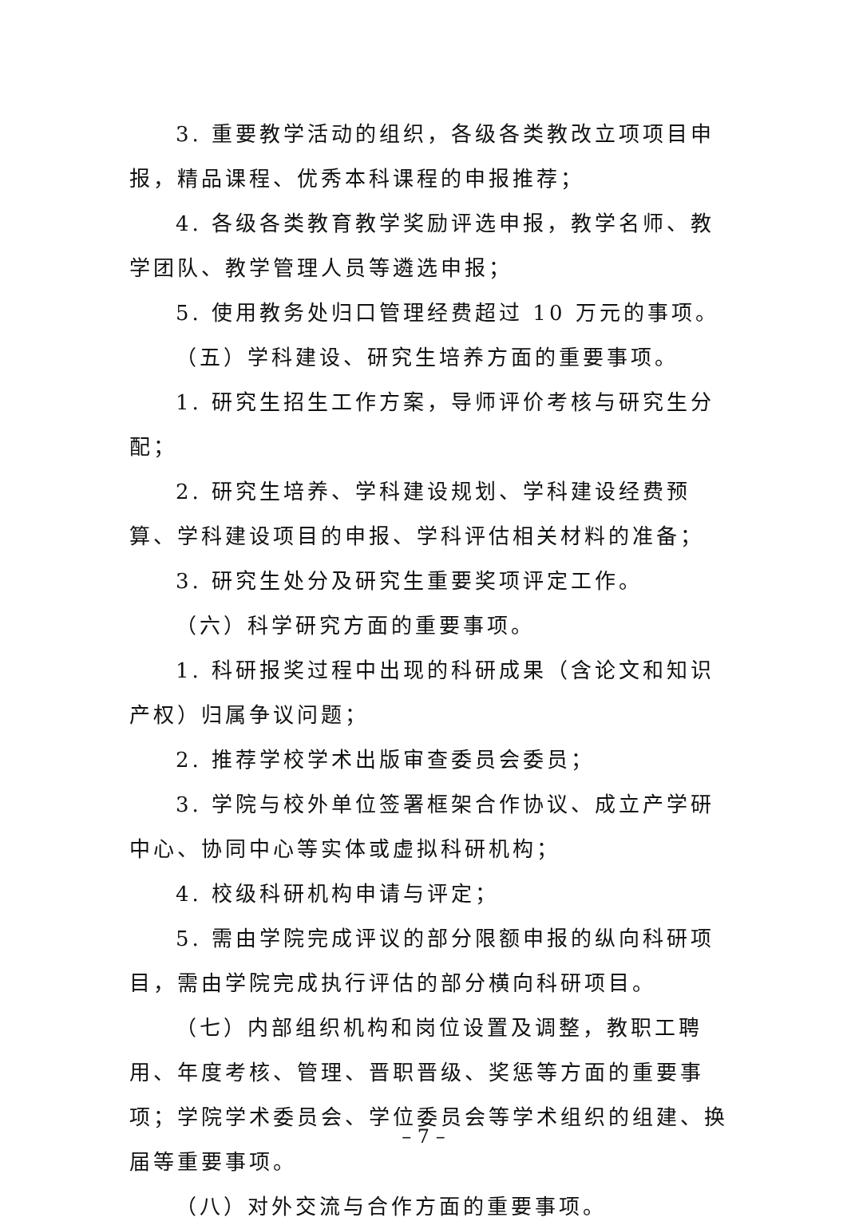3. 重要教学活动的组织，各级各类教改立项项目申报，精品课程、优秀本科课程的申报推荐；
4. 各级各类教育教学奖励评选申报，教学名师、教学团队、教学管理人员等遴选申报；
5. 使用教务处归口管理经费超过 10 万元的事项。
（五）学科建设、研究生培养方面的重要事项。
1. 研究生招生工作方案，导师评价考核与研究生分配；
2. 研究生培养、学科建设规划、学科建设经费预算、学科建设项目的申报、学科评估相关材料的准备；
3. 研究生处分及研究生重要奖项评定工作。
（六）科学研究方面的重要事项。
1. 科研报奖过程中出现的科研成果（含论文和知识产权）归属争议问题；
2. 推荐学校学术出版审查委员会委员；
3. 学院与校外单位签署框架合作协议、成立产学研中心、协同中心等实体或虚拟科研机构；
4. 校级科研机构申请与评定；
5. 需由学院完成评议的部分限额申报的纵向科研项目，需由学院完成执行评估的部分横向科研项目。
（七）内部组织机构和岗位设置及调整，教职工聘用、年度考核、管理、晋职晋级、奖惩等方面的重要事项；学院学术委员会、学位委员会等学术组织的组建、换届等重要事项。
（八）对外交流与合作方面的重要事项。
– 7 –